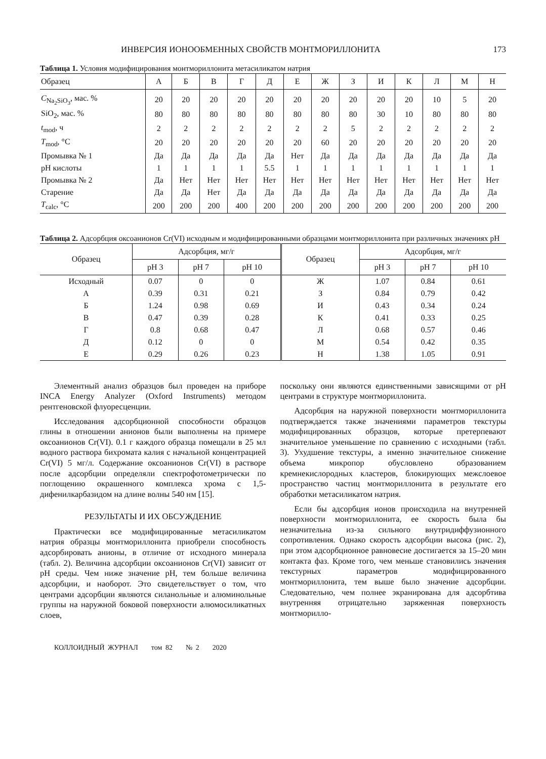ИНВЕРСИЯ ИОНООБМЕННЫХ СВОЙСТВ МОНТМОРИЛЛОНИТА 173
Таблица 1. Условия модифицирования монтмориллонита метасиликатом натрия
| Образец | А | Б | В | Г | Д | Е | Ж | З | И | К | Л | М | Н |
| --- | --- | --- | --- | --- | --- | --- | --- | --- | --- | --- | --- | --- | --- |
| C<sub>Na<sub>2</sub>SiO<sub>3</sub></sub>, мас. % | 20 | 20 | 20 | 20 | 20 | 20 | 20 | 20 | 20 | 20 | 10 | 5 | 20 |
| SiO<sub>2</sub>, мас. % | 80 | 80 | 80 | 80 | 80 | 80 | 80 | 80 | 30 | 10 | 80 | 80 | 80 |
| t<sub>mod</sub>, ч | 2 | 2 | 2 | 2 | 2 | 2 | 2 | 5 | 2 | 2 | 2 | 2 | 2 |
| T<sub>mod</sub>, °C | 20 | 20 | 20 | 20 | 20 | 20 | 60 | 20 | 20 | 20 | 20 | 20 | 20 |
| Промывка № 1 | Да | Да | Да | Да | Да | Нет | Да | Да | Да | Да | Да | Да | Да |
| pH кислоты | 1 | 1 | 1 | 1 | 5.5 | 1 | 1 | 1 | 1 | 1 | 1 | 1 | 1 |
| Промывка № 2 | Да | Нет | Нет | Нет | Нет | Нет | Нет | Нет | Нет | Нет | Нет | Нет | Нет |
| Старение | Да | Да | Нет | Да | Да | Да | Да | Да | Да | Да | Да | Да | Да |
| T<sub>calc</sub>, °C | 200 | 200 | 200 | 400 | 200 | 200 | 200 | 200 | 200 | 200 | 200 | 200 | 200 |
Таблица 2. Адсорбция оксоанионов Cr(VI) исходным и модифицированными образцами монтмориллонита при различных значениях pH
| Образец | Адсорбция, мг/г | | | Образец | Адсорбция, мг/г | | |
| --- | --- | --- | --- | --- | --- | --- | --- |
| | pH 3 | pH 7 | pH 10 | | pH 3 | pH 7 | pH 10 |
| Исходный | 0.07 | 0 | 0 | Ж | 1.07 | 0.84 | 0.61 |
| А | 0.39 | 0.31 | 0.21 | З | 0.84 | 0.79 | 0.42 |
| Б | 1.24 | 0.98 | 0.69 | И | 0.43 | 0.34 | 0.24 |
| В | 0.47 | 0.39 | 0.28 | К | 0.41 | 0.33 | 0.25 |
| Г | 0.8 | 0.68 | 0.47 | Л | 0.68 | 0.57 | 0.46 |
| Д | 0.12 | 0 | 0 | М | 0.54 | 0.42 | 0.35 |
| Е | 0.29 | 0.26 | 0.23 | Н | 1.38 | 1.05 | 0.91 |
Элементный анализ образцов был проведен на приборе INCA Energy Analyzer (Oxford Instruments) методом рентгеновской флуоресценции.
Исследования адсорбционной способности образцов глины в отношении анионов были выполнены на примере оксоанионов Cr(VI). 0.1 г каждого образца помещали в 25 мл водного раствора бихромата калия с начальной концентрацией Cr(VI) 5 мг/л. Содержание оксоанионов Cr(VI) в растворе после адсорбции определяли спектрофотометрически по поглощению окрашенного комплекса хрома с 1,5-дифенилкарбазидом на длине волны 540 нм [15].
РЕЗУЛЬТАТЫ И ИХ ОБСУЖДЕНИЕ
Практически все модифицированные метасиликатом натрия образцы монтмориллонита приобрели способность адсорбировать анионы, в отличие от исходного минерала (табл. 2). Величина адсорбции оксоанионов Cr(VI) зависит от pH среды. Чем ниже значение pH, тем больше величина адсорбции, и наоборот. Это свидетельствует о том, что центрами адсорбции являются силанольные и алюминольные группы на наружной боковой поверхности алюмосиликатных слоев,
поскольку они являются единственными зависящими от pH центрами в структуре монтмориллонита.
Адсорбция на наружной поверхности монтмориллонита подтверждается также значениями параметров текстуры модифицированных образцов, которые претерпевают значительное уменьшение по сравнению с исходными (табл. 3). Ухудшение текстуры, а именно значительное снижение объема микропор обусловлено образованием кремнекислородных кластеров, блокирующих межслоевое пространство частиц монтмориллонита в результате его обработки метасиликатом натрия.
Если бы адсорбция ионов происходила на внутренней поверхности монтмориллонита, ее скорость была бы незначительна из-за сильного внутридиффузионного сопротивления. Однако скорость адсорбции высока (рис. 2), при этом адсорбционное равновесие достигается за 15–20 мин контакта фаз. Кроме того, чем меньше становились значения текстурных параметров модифицированного монтмориллонита, тем выше было значение адсорбции. Следовательно, чем полнее экранирована для адсорбтива внутренняя отрицательно заряженная поверхность монтморилло-
КОЛЛОИДНЫЙ ЖУРНАЛ том 82 № 2 2020